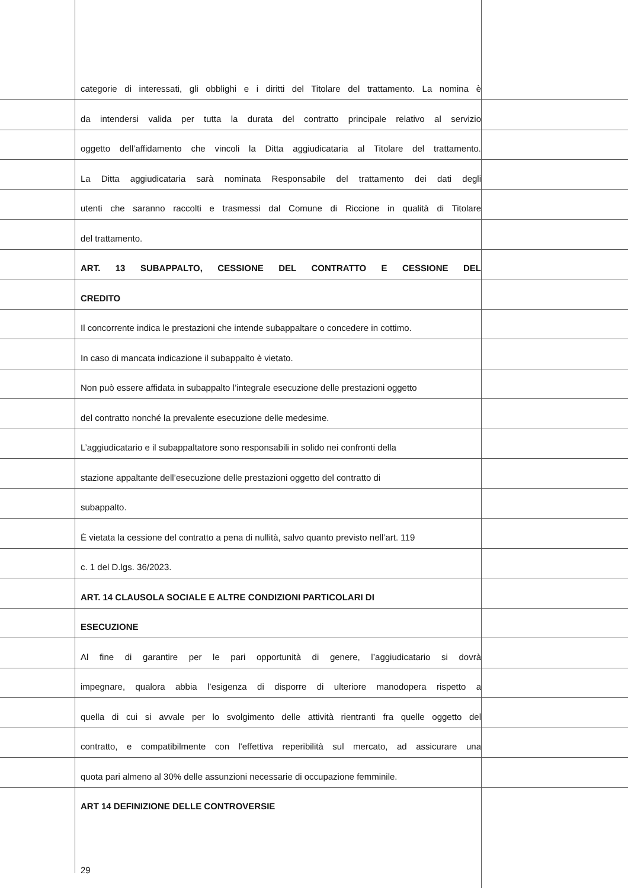categorie di interessati, gli obblighi e i diritti del Titolare del trattamento. La nomina è
da intendersi valida per tutta la durata del contratto principale relativo al servizio
oggetto dell’affidamento che vincoli la Ditta aggiudicataria al Titolare del trattamento.
La Ditta aggiudicataria sarà nominata Responsabile del trattamento dei dati degli
utenti che saranno raccolti e trasmessi dal Comune di Riccione in qualità di Titolare
del trattamento.
ART. 13 SUBAPPALTO, CESSIONE DEL CONTRATTO E CESSIONE DEL
CREDITO
Il concorrente indica le prestazioni che intende subappaltare o concedere in cottimo.
In caso di mancata indicazione il subappalto è vietato.
Non può essere affidata in subappalto l’integrale esecuzione delle prestazioni oggetto
del contratto nonché la prevalente esecuzione delle medesime.
L’aggiudicatario e il subappaltatore sono responsabili in solido nei confronti della
stazione appaltante dell’esecuzione delle prestazioni oggetto del contratto di
subappalto.
È vietata la cessione del contratto a pena di nullità, salvo quanto previsto nell’art. 119
c. 1 del D.lgs. 36/2023.
ART. 14 CLAUSOLA SOCIALE E ALTRE CONDIZIONI PARTICOLARI DI
ESECUZIONE
Al fine di garantire per le pari opportunità di genere, l’aggiudicatario si dovrà
impegnare, qualora abbia l’esigenza di disporre di ulteriore manodopera rispetto a
quella di cui si avvale per lo svolgimento delle attività rientranti fra quelle oggetto del
contratto, e compatibilmente con l'effettiva reperibilità sul mercato, ad assicurare una
quota pari almeno al 30% delle assunzioni necessarie di occupazione femminile.
ART 14 DEFINIZIONE DELLE CONTROVERSIE
29